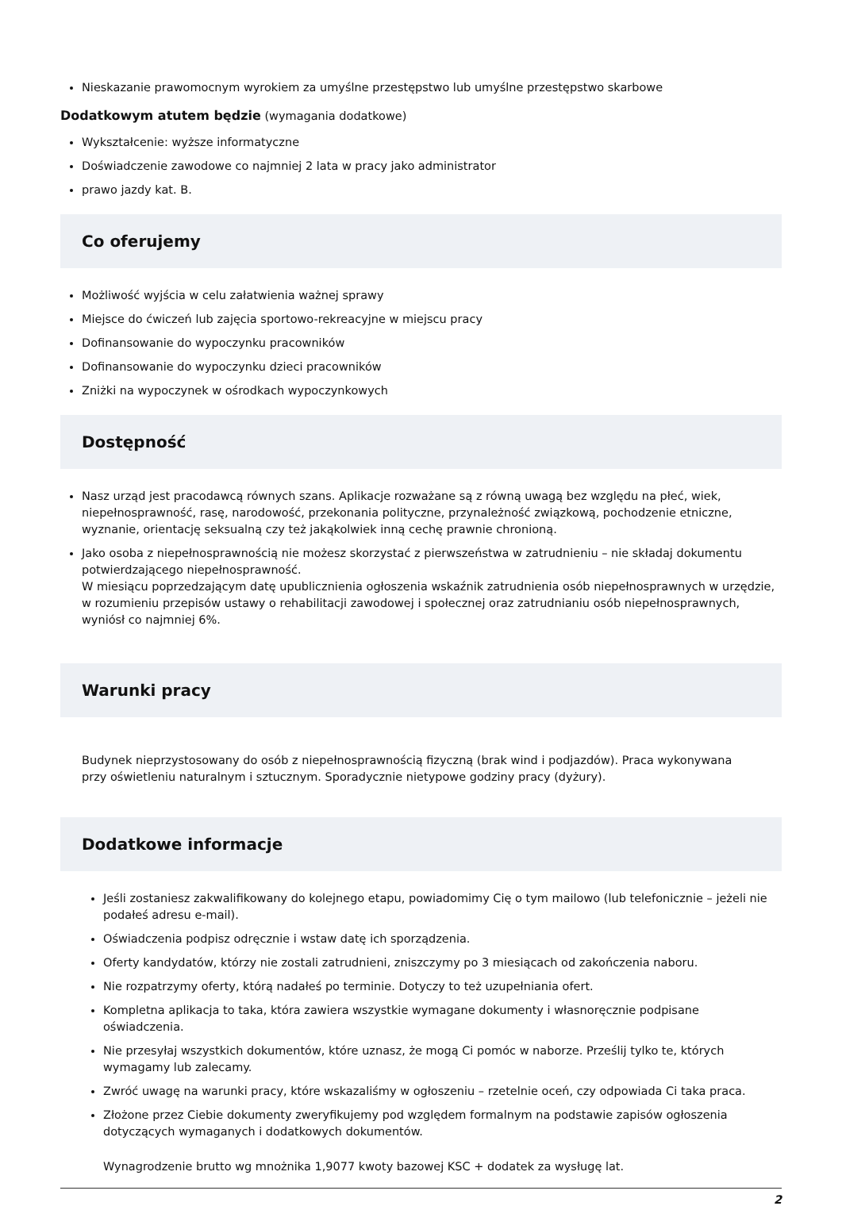Nieskazanie prawomocnym wyrokiem za umyślne przestępstwo lub umyślne przestępstwo skarbowe
Dodatkowym atutem będzie (wymagania dodatkowe)
Wykształcenie: wyższe informatyczne
Doświadczenie zawodowe co najmniej 2 lata w pracy jako administrator
prawo jazdy kat. B.
Co oferujemy
Możliwość wyjścia w celu załatwienia ważnej sprawy
Miejsce do ćwiczeń lub zajęcia sportowo-rekreacyjne w miejscu pracy
Dofinansowanie do wypoczynku pracowników
Dofinansowanie do wypoczynku dzieci pracowników
Zniżki na wypoczynek w ośrodkach wypoczynkowych
Dostępność
Nasz urząd jest pracodawcą równych szans. Aplikacje rozważane są z równą uwagą bez względu na płeć, wiek, niepełnosprawność, rasę, narodowość, przekonania polityczne, przynależność związkową, pochodzenie etniczne, wyznanie, orientację seksualną czy też jakąkolwiek inną cechę prawnie chronioną.
Jako osoba z niepełnosprawnością nie możesz skorzystać z pierwszeństwa w zatrudnieniu – nie składaj dokumentu potwierdzającego niepełnosprawność.
W miesiącu poprzedzającym datę upublicznienia ogłoszenia wskaźnik zatrudnienia osób niepełnosprawnych w urzędzie, w rozumieniu przepisów ustawy o rehabilitacji zawodowej i społecznej oraz zatrudnianiu osób niepełnosprawnych, wyniósł co najmniej 6%.
Warunki pracy
Budynek nieprzystosowany do osób z niepełnosprawnością fizyczną (brak wind i podjazdów). Praca wykonywana przy oświetleniu naturalnym i sztucznym. Sporadycznie nietypowe godziny pracy (dyżury).
Dodatkowe informacje
Jeśli zostaniesz zakwalifikowany do kolejnego etapu, powiadomimy Cię o tym mailowo (lub telefonicznie – jeżeli nie podałeś adresu e-mail).
Oświadczenia podpisz odręcznie i wstaw datę ich sporządzenia.
Oferty kandydatów, którzy nie zostali zatrudnieni, zniszczymy po 3 miesiącach od zakończenia naboru.
Nie rozpatrzymy oferty, którą nadałeś po terminie. Dotyczy to też uzupełniania ofert.
Kompletna aplikacja to taka, która zawiera wszystkie wymagane dokumenty i własnoręcznie podpisane oświadczenia.
Nie przesyłaj wszystkich dokumentów, które uznasz, że mogą Ci pomóc w naborze. Prześlij tylko te, których wymagamy lub zalecamy.
Zwróć uwagę na warunki pracy, które wskazaliśmy w ogłoszeniu – rzetelnie oceń, czy odpowiada Ci taka praca.
Złożone przez Ciebie dokumenty zweryfikujemy pod względem formalnym na podstawie zapisów ogłoszenia dotyczących wymaganych i dodatkowych dokumentów.
Wynagrodzenie brutto wg mnożnika 1,9077 kwoty bazowej KSC + dodatek za wysługę lat.
2